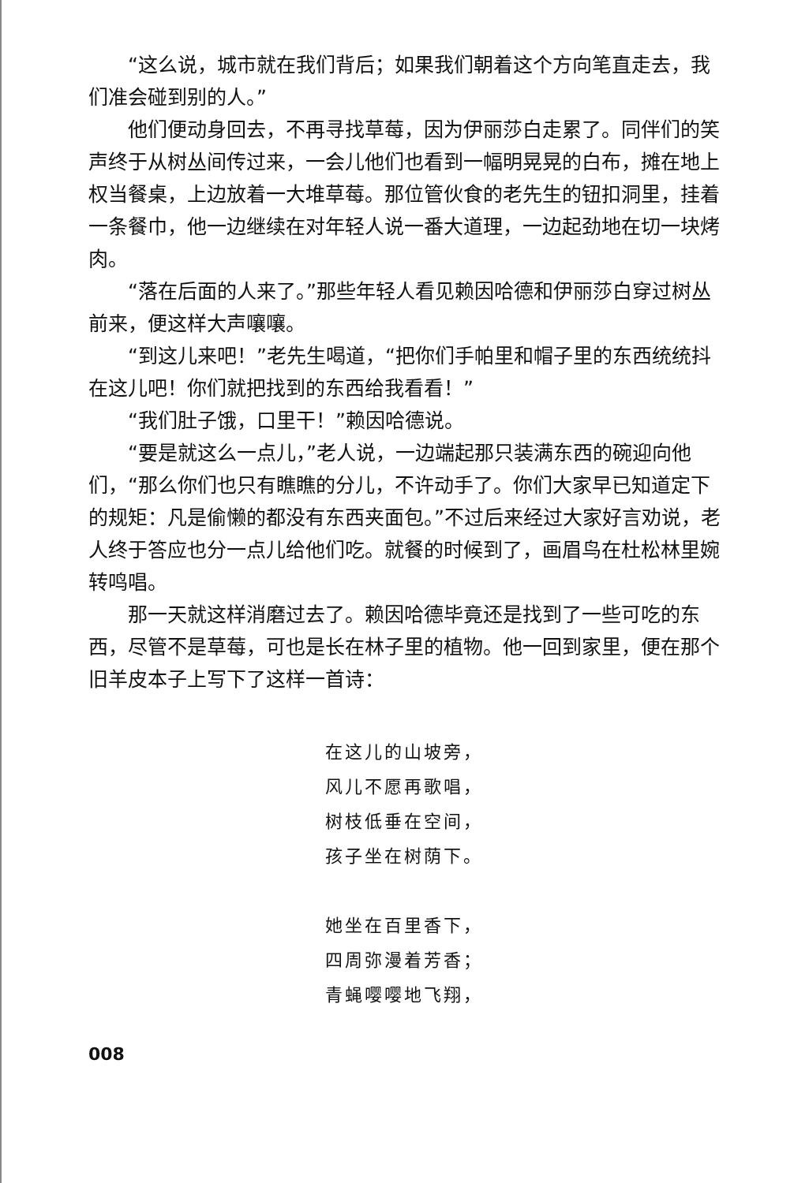“这么说，城市就在我们背后；如果我们朝着这个方向笔直走去，我们准会碰到别的人。”
他们便动身回去，不再寻找草莓，因为伊丽莎白走累了。同伴们的笑声终于从树丛间传过来，一会儿他们也看到一幅明晃晃的白布，摊在地上权当餐桌，上边放着一大堆草莓。那位管伙食的老先生的钮扣洞里，挂着一条餐巾，他一边继续在对年轻人说一番大道理，一边起劲地在切一块烤肉。
“落在后面的人来了。”那些年轻人看见赖因哈德和伊丽莎白穿过树丛前来，便这样大声嚷嚷。
“到这儿来吧！”老先生喝道，“把你们手帕里和帽子里的东西统统抖在这儿吧！你们就把找到的东西给我看看！”
“我们肚子饿，口里干！”赖因哈德说。
“要是就这么一点儿，”老人说，一边端起那只装满东西的碗迎向他们，“那么你们也只有瞧瞧的分儿，不许动手了。你们大家早已知道定下的规矩：凡是偷懒的都没有东西夹面包。”不过后来经过大家好言劝说，老人终于答应也分一点儿给他们吃。就餐的时候到了，画眉鸟在杜松林里婉转鸣唱。
那一天就这样消磨过去了。赖因哈德毕竟还是找到了一些可吃的东西，尽管不是草莓，可也是长在林子里的植物。他一回到家里，便在那个旧羊皮本子上写下了这样一首诗：
在这儿的山坡旁，
风儿不愿再歌唱，
树枝低垂在空间，
孩子坐在树荫下。
她坐在百里香下，
四周弥漫着芳香；
青蝇嘤嘤地飞翔，
008